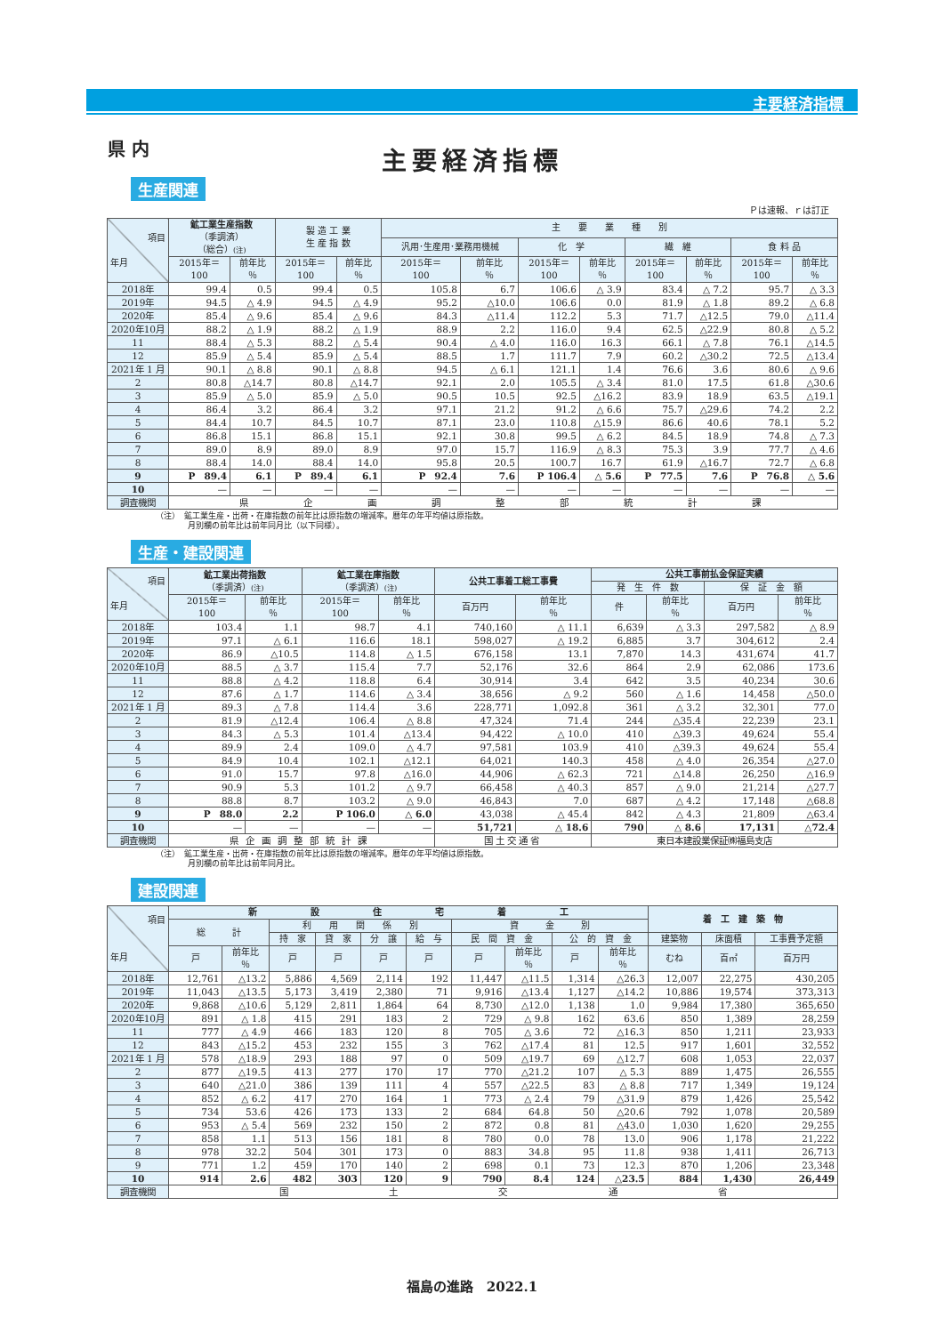主要経済指標
県 内
主要経済指標
生産関連
Ｐは速報、ｒは訂正
| 項目 年月 | 鉱工業生産指数 （季調済） （総合） (注) | | 製 造 工 業 生 産 指 数 | | 主 要 業 種 別 | | | | | | | |
| --- | --- | --- | --- | --- | --- | --- | --- | --- | --- | --- | --- | --- |
| | | | | | 汎用･生産用･業務用機械 | | 化 学 | | 繊 維 | | 食 料 品 | |
| | 2015年＝ 100 | 前年比 ％ | 2015年＝ 100 | 前年比 ％ | 2015年＝ 100 | 前年比 ％ | 2015年＝ 100 | 前年比 ％ | 2015年＝ 100 | 前年比 ％ | 2015年＝ 100 | 前年比 ％ |
| 2018年 | 99.4 | 0.5 | 99.4 | 0.5 | 105.8 | 6.7 | 106.6 | △ 3.9 | 83.4 | △ 7.2 | 95.7 | △ 3.3 |
| 2019年 | 94.5 | △ 4.9 | 94.5 | △ 4.9 | 95.2 | △10.0 | 106.6 | 0.0 | 81.9 | △ 1.8 | 89.2 | △ 6.8 |
| 2020年 | 85.4 | △ 9.6 | 85.4 | △ 9.6 | 84.3 | △11.4 | 112.2 | 5.3 | 71.7 | △12.5 | 79.0 | △11.4 |
| 2020年10月 | 88.2 | △ 1.9 | 88.2 | △ 1.9 | 88.9 | 2.2 | 116.0 | 9.4 | 62.5 | △22.9 | 80.8 | △ 5.2 |
| 11 | 88.4 | △ 5.3 | 88.2 | △ 5.4 | 90.4 | △ 4.0 | 116.0 | 16.3 | 66.1 | △ 7.8 | 76.1 | △14.5 |
| 12 | 85.9 | △ 5.4 | 85.9 | △ 5.4 | 88.5 | 1.7 | 111.7 | 7.9 | 60.2 | △30.2 | 72.5 | △13.4 |
| 2021年 1 月 | 90.1 | △ 8.8 | 90.1 | △ 8.8 | 94.5 | △ 6.1 | 121.1 | 1.4 | 76.6 | 3.6 | 80.6 | △ 9.6 |
| 2 | 80.8 | △14.7 | 80.8 | △14.7 | 92.1 | 2.0 | 105.5 | △ 3.4 | 81.0 | 17.5 | 61.8 | △30.6 |
| 3 | 85.9 | △ 5.0 | 85.9 | △ 5.0 | 90.5 | 10.5 | 92.5 | △16.2 | 83.9 | 18.9 | 63.5 | △19.1 |
| 4 | 86.4 | 3.2 | 86.4 | 3.2 | 97.1 | 21.2 | 91.2 | △ 6.6 | 75.7 | △29.6 | 74.2 | 2.2 |
| 5 | 84.4 | 10.7 | 84.5 | 10.7 | 87.1 | 23.0 | 110.8 | △15.9 | 86.6 | 40.6 | 78.1 | 5.2 |
| 6 | 86.8 | 15.1 | 86.8 | 15.1 | 92.1 | 30.8 | 99.5 | △ 6.2 | 84.5 | 18.9 | 74.8 | △ 7.3 |
| 7 | 89.0 | 8.9 | 89.0 | 8.9 | 97.0 | 15.7 | 116.9 | △ 8.3 | 75.3 | 3.9 | 77.7 | △ 4.6 |
| 8 | 88.4 | 14.0 | 88.4 | 14.0 | 95.8 | 20.5 | 100.7 | 16.7 | 61.9 | △16.7 | 72.7 | △ 6.8 |
| 9 | P 89.4 | 6.1 | P 89.4 | 6.1 | P 92.4 | 7.6 | P 106.4 | △ 5.6 | P 77.5 | 7.6 | P 76.8 | △ 5.6 |
| 10 | — | — | — | — | — | — | — | — | — | — | — | — |
| 調査機関 | 県 企 画 調 整 部 統 計 課 | | | | | | | | | | | |
（注）　鉱工業生産・出荷・在庫指数の前年比は原指数の増減率。暦年の年平均値は原指数。
　　　　月別欄の前年比は前年同月比（以下同様）。
生産・建設関連
| 項目 年月 | 鉱工業出荷指数 （季調済） (注) | | 鉱工業在庫指数 （季調済） (注) | | 公共工事着工総工事費 | | 公共工事前払金保証実績 | | | |
| --- | --- | --- | --- | --- | --- | --- | --- | --- | --- | --- |
| | | | | | | | 発 生 件 数 | | 保 証 金 額 | |
| | 2015年＝ 100 | 前年比 ％ | 2015年＝ 100 | 前年比 ％ | 百万円 | 前年比 ％ | 件 | 前年比 ％ | 百万円 | 前年比 ％ |
| 2018年 | 103.4 | 1.1 | 98.7 | 4.1 | 740,160 | △ 11.1 | 6,639 | △ 3.3 | 297,582 | △ 8.9 |
| 2019年 | 97.1 | △ 6.1 | 116.6 | 18.1 | 598,027 | △ 19.2 | 6,885 | 3.7 | 304,612 | 2.4 |
| 2020年 | 86.9 | △10.5 | 114.8 | △ 1.5 | 676,158 | 13.1 | 7,870 | 14.3 | 431,674 | 41.7 |
| 2020年10月 | 88.5 | △ 3.7 | 115.4 | 7.7 | 52,176 | 32.6 | 864 | 2.9 | 62,086 | 173.6 |
| 11 | 88.8 | △ 4.2 | 118.8 | 6.4 | 30,914 | 3.4 | 642 | 3.5 | 40,234 | 30.6 |
| 12 | 87.6 | △ 1.7 | 114.6 | △ 3.4 | 38,656 | △ 9.2 | 560 | △ 1.6 | 14,458 | △50.0 |
| 2021年 1 月 | 89.3 | △ 7.8 | 114.4 | 3.6 | 228,771 | 1,092.8 | 361 | △ 3.2 | 32,301 | 77.0 |
| 2 | 81.9 | △12.4 | 106.4 | △ 8.8 | 47,324 | 71.4 | 244 | △35.4 | 22,239 | 23.1 |
| 3 | 84.3 | △ 5.3 | 101.4 | △13.4 | 94,422 | △ 10.0 | 410 | △39.3 | 49,624 | 55.4 |
| 4 | 89.9 | 2.4 | 109.0 | △ 4.7 | 97,581 | 103.9 | 410 | △39.3 | 49,624 | 55.4 |
| 5 | 84.9 | 10.4 | 102.1 | △12.1 | 64,021 | 140.3 | 458 | △ 4.0 | 26,354 | △27.0 |
| 6 | 91.0 | 15.7 | 97.8 | △16.0 | 44,906 | △ 62.3 | 721 | △14.8 | 26,250 | △16.9 |
| 7 | 90.9 | 5.3 | 101.2 | △ 9.7 | 66,458 | △ 40.3 | 857 | △ 9.0 | 21,214 | △27.7 |
| 8 | 88.8 | 8.7 | 103.2 | △ 9.0 | 46,843 | 7.0 | 687 | △ 4.2 | 17,148 | △68.8 |
| 9 | P 88.0 | 2.2 | P 106.0 | △ 6.0 | 43,038 | △ 45.4 | 842 | △ 4.3 | 21,809 | △63.4 |
| 10 | — | — | — | — | 51,721 | △ 18.6 | 790 | △ 8.6 | 17,131 | △72.4 |
| 調査機関 | 県企画調整部統計課 | | | | 国土交通省 | | 東日本建設業保証㈱福島支店 | | | |
（注）　鉱工業生産・出荷・在庫指数の前年比は原指数の増減率。暦年の年平均値は原指数。
　　　　月別欄の前年比は前年同月比。
建設関連
| 項目 年月 | 新 設 住 宅 着 工 | | | | | | | | | | 着 工 建 築 物 | | |
| --- | --- | --- | --- | --- | --- | --- | --- | --- | --- | --- | --- | --- | --- |
| | 総 計 | | 利 用 関 係 別 | | | | 資 金 別 | | | | | | |
| | | | 持 家 | 貸 家 | 分 譲 | 給 与 | 民 間 資 金 | | 公 的 資 金 | | 建築物 | 床面積 | 工事費予定額 |
| | 戸 | 前年比 ％ | 戸 | 戸 | 戸 | 戸 | 戸 | 前年比 ％ | 戸 | 前年比 ％ | むね | 百㎡ | 百万円 |
| 2018年 | 12,761 | △13.2 | 5,886 | 4,569 | 2,114 | 192 | 11,447 | △11.5 | 1,314 | △26.3 | 12,007 | 22,275 | 430,205 |
| 2019年 | 11,043 | △13.5 | 5,173 | 3,419 | 2,380 | 71 | 9,916 | △13.4 | 1,127 | △14.2 | 10,886 | 19,574 | 373,313 |
| 2020年 | 9,868 | △10.6 | 5,129 | 2,811 | 1,864 | 64 | 8,730 | △12.0 | 1,138 | 1.0 | 9,984 | 17,380 | 365,650 |
| 2020年10月 | 891 | △ 1.8 | 415 | 291 | 183 | 2 | 729 | △ 9.8 | 162 | 63.6 | 850 | 1,389 | 28,259 |
| 11 | 777 | △ 4.9 | 466 | 183 | 120 | 8 | 705 | △ 3.6 | 72 | △16.3 | 850 | 1,211 | 23,933 |
| 12 | 843 | △15.2 | 453 | 232 | 155 | 3 | 762 | △17.4 | 81 | 12.5 | 917 | 1,601 | 32,552 |
| 2021年 1 月 | 578 | △18.9 | 293 | 188 | 97 | 0 | 509 | △19.7 | 69 | △12.7 | 608 | 1,053 | 22,037 |
| 2 | 877 | △19.5 | 413 | 277 | 170 | 17 | 770 | △21.2 | 107 | △ 5.3 | 889 | 1,475 | 26,555 |
| 3 | 640 | △21.0 | 386 | 139 | 111 | 4 | 557 | △22.5 | 83 | △ 8.8 | 717 | 1,349 | 19,124 |
| 4 | 852 | △ 6.2 | 417 | 270 | 164 | 1 | 773 | △ 2.4 | 79 | △31.9 | 879 | 1,426 | 25,542 |
| 5 | 734 | 53.6 | 426 | 173 | 133 | 2 | 684 | 64.8 | 50 | △20.6 | 792 | 1,078 | 20,589 |
| 6 | 953 | △ 5.4 | 569 | 232 | 150 | 2 | 872 | 0.8 | 81 | △43.0 | 1,030 | 1,620 | 29,255 |
| 7 | 858 | 1.1 | 513 | 156 | 181 | 8 | 780 | 0.0 | 78 | 13.0 | 906 | 1,178 | 21,222 |
| 8 | 978 | 32.2 | 504 | 301 | 173 | 0 | 883 | 34.8 | 95 | 11.8 | 938 | 1,411 | 26,713 |
| 9 | 771 | 1.2 | 459 | 170 | 140 | 2 | 698 | 0.1 | 73 | 12.3 | 870 | 1,206 | 23,348 |
| 10 | 914 | 2.6 | 482 | 303 | 120 | 9 | 790 | 8.4 | 124 | △23.5 | 884 | 1,430 | 26,449 |
| 調査機関 | 国 土 交 通 省 | | | | | | | | | | | | |
福島の進路　2022.1